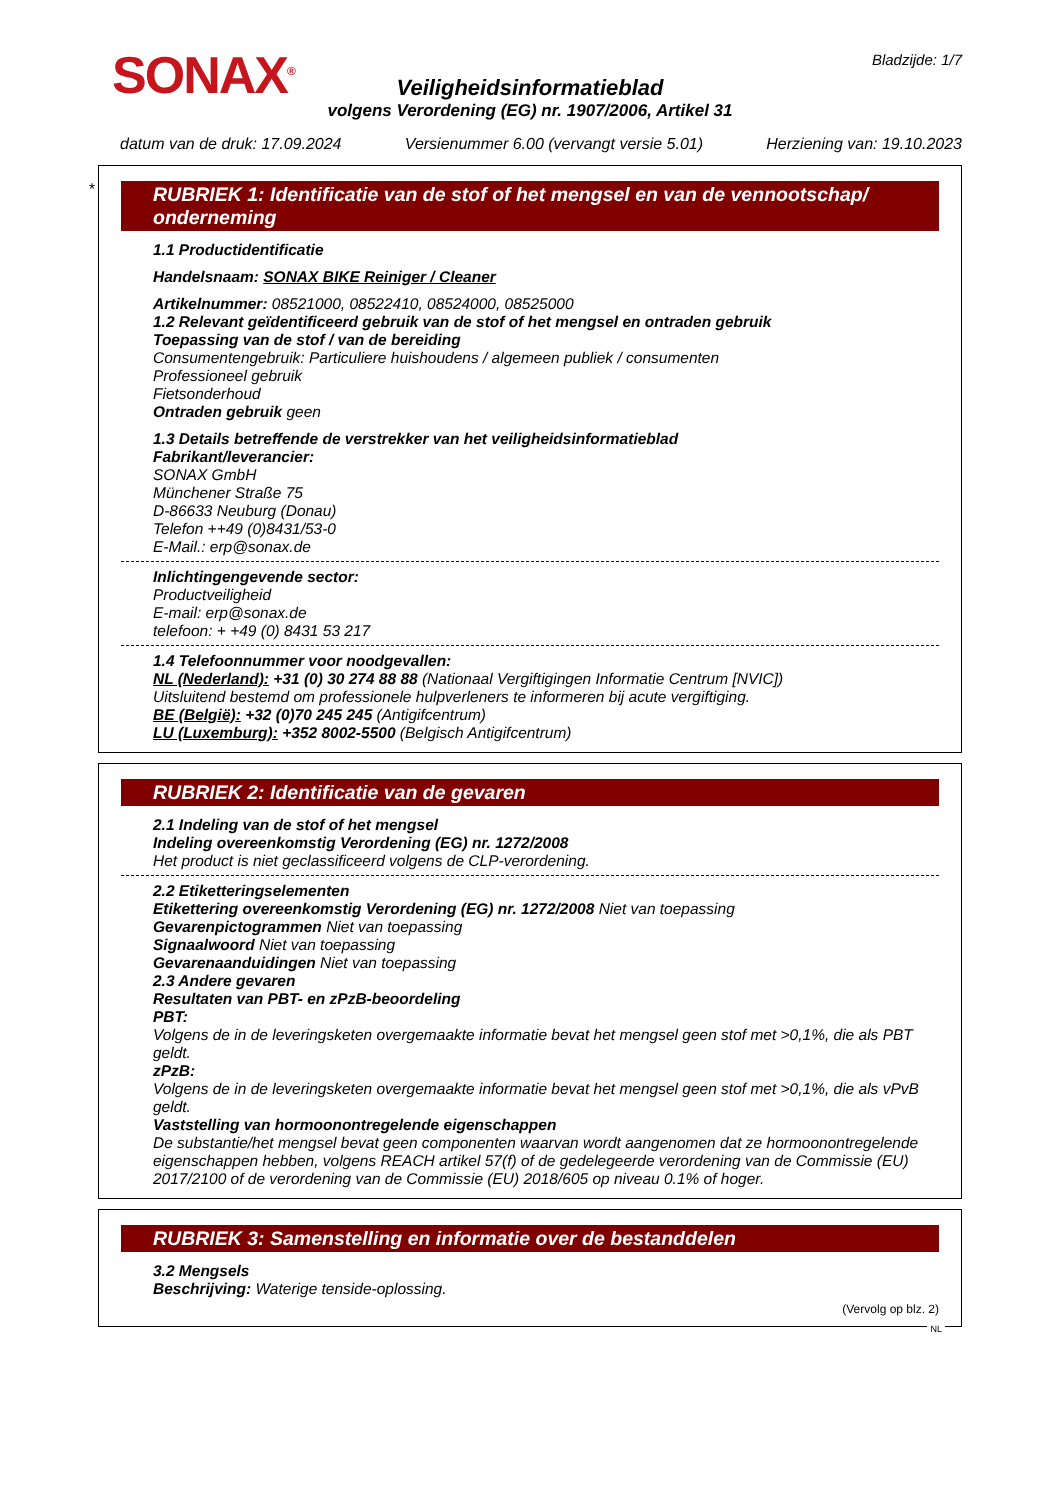SONAX<sup>®</sup>
Bladzijde: 1/7
Veiligheidsinformatieblad
volgens Verordening (EG) nr. 1907/2006, Artikel 31
datum van de druk: 17.09.2024 Versienummer 6.00 (vervangt versie 5.01) Herziening van: 19.10.2023
*
RUBRIEK 1: Identificatie van de stof of het mengsel en van de vennootschap/ onderneming
1.1 Productidentificatie
Handelsnaam: SONAX BIKE Reiniger / Cleaner
Artikelnummer: 08521000, 08522410, 08524000, 08525000
1.2 Relevant geïdentificeerd gebruik van de stof of het mengsel en ontraden gebruik
Toepassing van de stof / van de bereiding
Consumentengebruik: Particuliere huishoudens / algemeen publiek / consumenten
Professioneel gebruik
Fietsonderhoud
Ontraden gebruik geen
1.3 Details betreffende de verstrekker van het veiligheidsinformatieblad
Fabrikant/leverancier:
SONAX GmbH
Münchener Straße 75
D-86633 Neuburg (Donau)
Telefon ++49 (0)8431/53-0
E-Mail.: erp@sonax.de
Inlichtingengevende sector:
Productveiligheid
E-mail: erp@sonax.de
telefoon: + +49 (0) 8431 53 217
1.4 Telefoonnummer voor noodgevallen:
NL (Nederland): +31 (0) 30 274 88 88 (Nationaal Vergiftigingen Informatie Centrum [NVIC])
Uitsluitend bestemd om professionele hulpverleners te informeren bij acute vergiftiging.
BE (België): +32 (0)70 245 245 (Antigifcentrum)
LU (Luxemburg): +352 8002-5500 (Belgisch Antigifcentrum)
RUBRIEK 2: Identificatie van de gevaren
2.1 Indeling van de stof of het mengsel
Indeling overeenkomstig Verordening (EG) nr. 1272/2008
Het product is niet geclassificeerd volgens de CLP-verordening.
2.2 Etiketteringselementen
Etikettering overeenkomstig Verordening (EG) nr. 1272/2008 Niet van toepassing
Gevarenpictogrammen Niet van toepassing
Signaalwoord Niet van toepassing
Gevarenaanduidingen Niet van toepassing
2.3 Andere gevaren
Resultaten van PBT- en zPzB-beoordeling
PBT:
Volgens de in de leveringsketen overgemaakte informatie bevat het mengsel geen stof met >0,1%, die als PBT geldt.
zPzB:
Volgens de in de leveringsketen overgemaakte informatie bevat het mengsel geen stof met >0,1%, die als vPvB geldt.
Vaststelling van hormoonontregelende eigenschappen
De substantie/het mengsel bevat geen componenten waarvan wordt aangenomen dat ze hormoonontregelende eigenschappen hebben, volgens REACH artikel 57(f) of de gedelegeerde verordening van de Commissie (EU) 2017/2100 of de verordening van de Commissie (EU) 2018/605 op niveau 0.1% of hoger.
RUBRIEK 3: Samenstelling en informatie over de bestanddelen
3.2 Mengsels
Beschrijving: Waterige tenside-oplossing.
(Vervolg op blz. 2)
NL